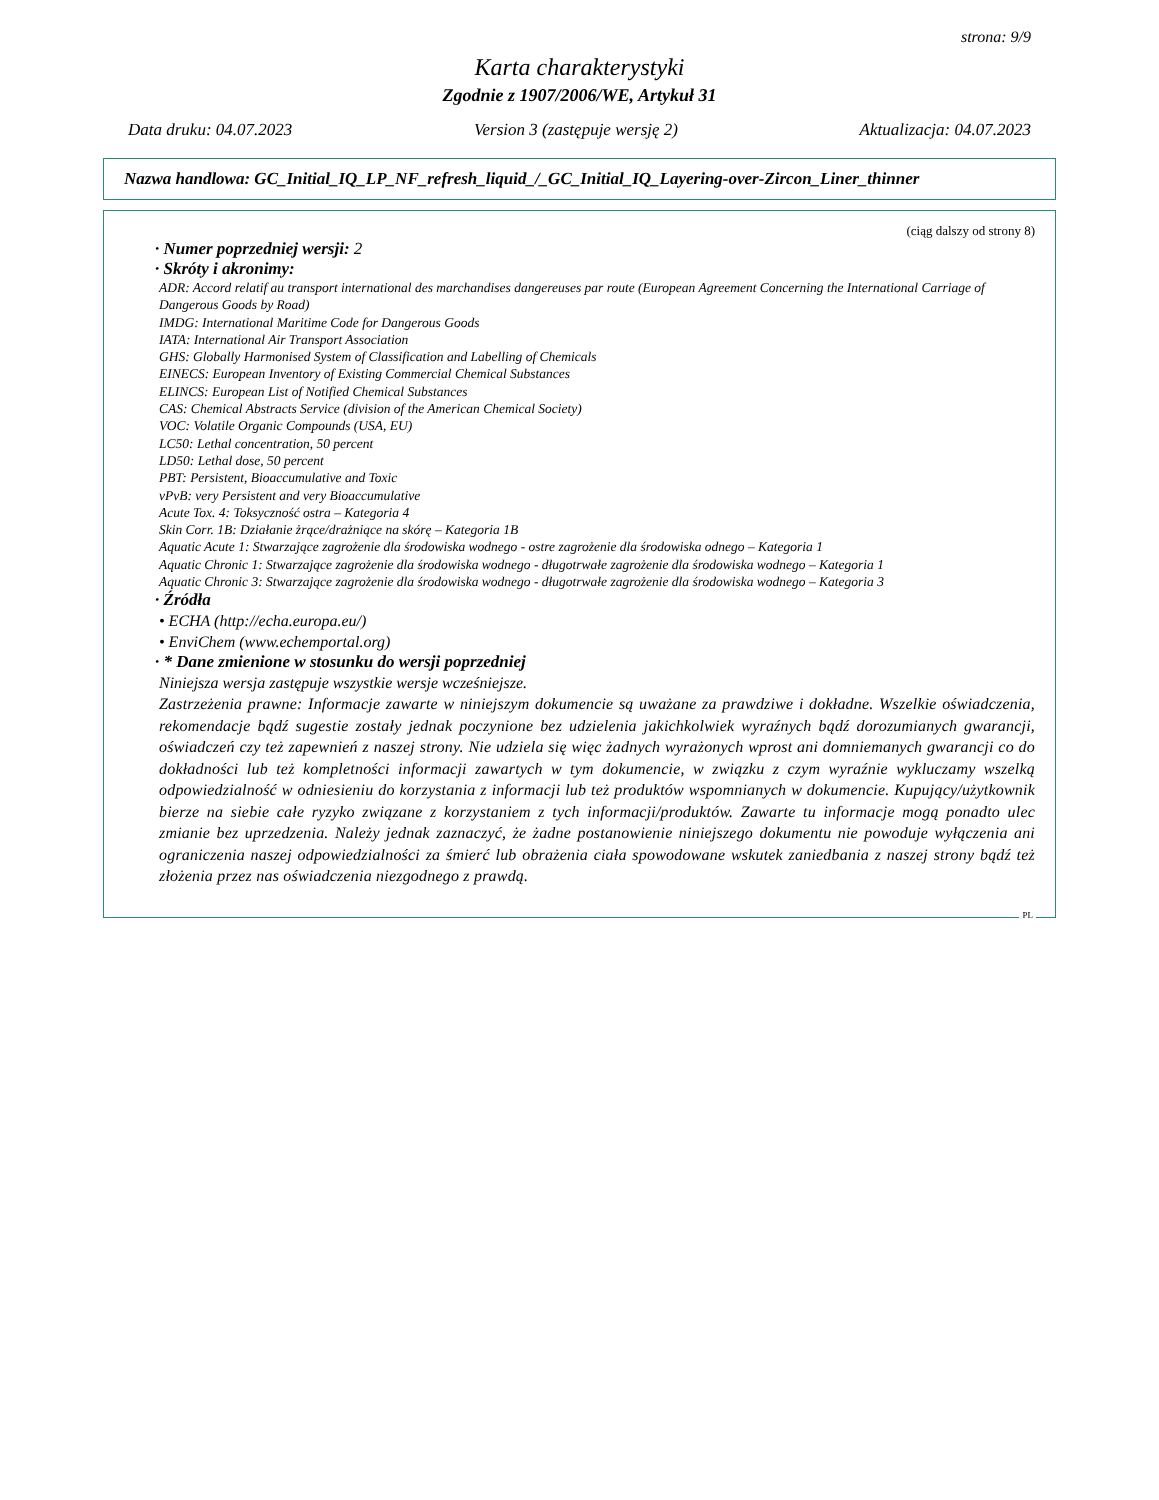strona: 9/9
Karta charakterystyki
Zgodnie z 1907/2006/WE, Artykuł 31
Data druku: 04.07.2023 Version 3 (zastępuje wersję 2) Aktualizacja: 04.07.2023
Nazwa handlowa: GC_Initial_IQ_LP_NF_refresh_liquid_/_GC_Initial_IQ_Layering-over-Zircon_Liner_thinner
(ciąg dalszy od strony 8)
· Numer poprzedniej wersji: 2
· Skróty i akronimy:
ADR: Accord relatif au transport international des marchandises dangereuses par route (European Agreement Concerning the International Carriage of Dangerous Goods by Road)
IMDG: International Maritime Code for Dangerous Goods
IATA: International Air Transport Association
GHS: Globally Harmonised System of Classification and Labelling of Chemicals
EINECS: European Inventory of Existing Commercial Chemical Substances
ELINCS: European List of Notified Chemical Substances
CAS: Chemical Abstracts Service (division of the American Chemical Society)
VOC: Volatile Organic Compounds (USA, EU)
LC50: Lethal concentration, 50 percent
LD50: Lethal dose, 50 percent
PBT: Persistent, Bioaccumulative and Toxic
vPvB: very Persistent and very Bioaccumulative
Acute Tox. 4: Toksyczność ostra – Kategoria 4
Skin Corr. 1B: Działanie żrące/drażniące na skórę – Kategoria 1B
Aquatic Acute 1: Stwarzające zagrożenie dla środowiska wodnego - ostre zagrożenie dla środowiska odnego – Kategoria 1
Aquatic Chronic 1: Stwarzające zagrożenie dla środowiska wodnego - długotrwałe zagrożenie dla środowiska wodnego – Kategoria 1
Aquatic Chronic 3: Stwarzające zagrożenie dla środowiska wodnego - długotrwałe zagrożenie dla środowiska wodnego – Kategoria 3
· Źródła
• ECHA (http://echa.europa.eu/)
• EnviChem (www.echemportal.org)
· * Dane zmienione w stosunku do wersji poprzedniej
Niniejsza wersja zastępuje wszystkie wersje wcześniejsze.
Zastrzeżenia prawne: Informacje zawarte w niniejszym dokumencie są uważane za prawdziwe i dokładne. Wszelkie oświadczenia, rekomendacje bądź sugestie zostały jednak poczynione bez udzielenia jakichkolwiek wyraźnych bądź dorozumianych gwarancji, oświadczeń czy też zapewnień z naszej strony. Nie udziela się więc żadnych wyrażonych wprost ani domniemanych gwarancji co do dokładności lub też kompletności informacji zawartych w tym dokumencie, w związku z czym wyraźnie wykluczamy wszelką odpowiedzialność w odniesieniu do korzystania z informacji lub też produktów wspomnianych w dokumencie. Kupujący/użytkownik bierze na siebie całe ryzyko związane z korzystaniem z tych informacji/produktów. Zawarte tu informacje mogą ponadto ulec zmianie bez uprzedzenia. Należy jednak zaznaczyć, że żadne postanowienie niniejszego dokumentu nie powoduje wyłączenia ani ograniczenia naszej odpowiedzialności za śmierć lub obrażenia ciała spowodowane wskutek zaniedbania z naszej strony bądź też złożenia przez nas oświadczenia niezgodnego z prawdą.
PL